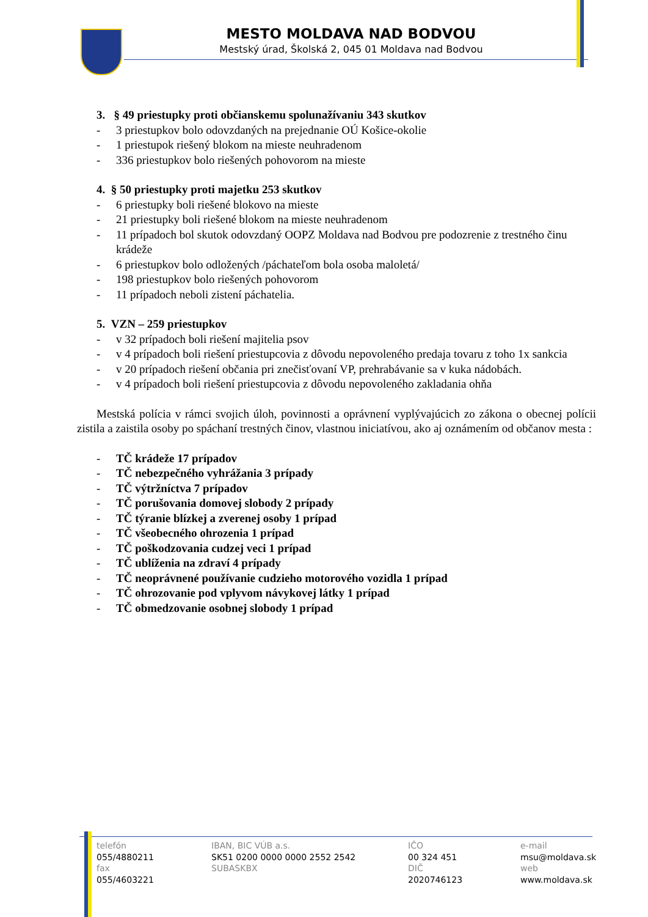MESTO MOLDAVA NAD BODVOU
Mestský úrad, Školská 2, 045 01 Moldava nad Bodvou
3. § 49 priestupky proti občianskemu spolunažívaniu 343 skutkov
- 3 priestupkov bolo odovzdaných na prejednanie OÚ Košice-okolie
- 1 priestupok riešený blokom na mieste neuhradenom
- 336 priestupkov bolo riešených pohovorom na mieste
4. § 50 priestupky proti majetku 253 skutkov
- 6 priestupky boli riešené blokovo na mieste
- 21 priestupky boli riešené blokom na mieste neuhradenom
- 11 prípadoch bol skutok odovzdaný OOPZ Moldava nad Bodvou pre podozrenie z trestného činu krádeže
- 6 priestupkov bolo odložených /páchateľom bola osoba maloletá/
- 198 priestupkov bolo riešených pohovorom
- 11 prípadoch neboli zistení páchatelia.
5. VZN – 259 priestupkov
- v 32 prípadoch boli riešení majitelia psov
- v 4 prípadoch boli riešení priestupcovia z dôvodu nepovoleného predaja tovaru z toho 1x sankcia
- v 20 prípadoch riešení občania pri znečisťovaní VP, prehrabávanie sa v kuka nádobách.
- v 4 prípadoch boli riešení priestupcovia z dôvodu nepovoleného zakladania ohňa
Mestská polícia v rámci svojich úloh, povinnosti a oprávnení vyplývajúcich zo zákona o obecnej polícii zistila a zaistila osoby po spáchaní trestných činov, vlastnou iniciatívou, ako aj oznámením od občanov mesta :
- TČ krádeže 17 prípadov
- TČ nebezpečného vyhrážania 3 prípady
- TČ výtržníctva 7 prípadov
- TČ porušovania domovej slobody 2 prípady
- TČ týranie blízkej a zverenej osoby 1 prípad
- TČ všeobecného ohrozenia 1 prípad
- TČ poškodzovania cudzej veci 1 prípad
- TČ ublíženia na zdraví 4 prípady
- TČ neoprávnené používanie cudzieho motorového vozidla 1 prípad
- TČ ohrozovanie pod vplyvom návykovej látky 1 prípad
- TČ obmedzovanie osobnej slobody 1 prípad
telefón
055/4880211
fax
055/4603221
IBAN, BIC VÚB a.s.
SK51 0200 0000 0000 2552 2542
SUBASKBX
IČO
00 324 451
DIČ
2020746123
e-mail
msu@moldava.sk
web
www.moldava.sk